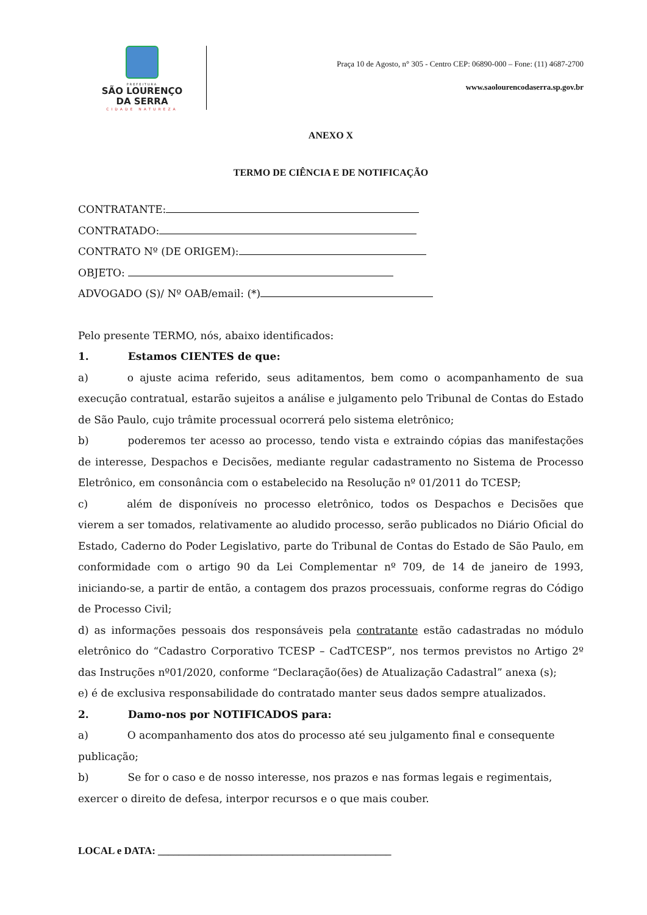PREFEITURA
SÃO LOURENÇO
DA SERRA
CIDADE NATUREZA
Praça 10 de Agosto, n° 305 - Centro CEP: 06890-000 – Fone: (11) 4687-2700
www.saolourencodaserra.sp.gov.br
ANEXO X
TERMO DE CIÊNCIA E DE NOTIFICAÇÃO
CONTRATANTE:
CONTRATADO:
CONTRATO Nº (DE ORIGEM):
OBJETO:
ADVOGADO (S)/ Nº OAB/email: (*)
Pelo presente TERMO, nós, abaixo identificados:
1. Estamos CIENTES de que:
a) o ajuste acima referido, seus aditamentos, bem como o acompanhamento de sua execução contratual, estarão sujeitos a análise e julgamento pelo Tribunal de Contas do Estado de São Paulo, cujo trâmite processual ocorrerá pelo sistema eletrônico;
b) poderemos ter acesso ao processo, tendo vista e extraindo cópias das manifestações de interesse, Despachos e Decisões, mediante regular cadastramento no Sistema de Processo Eletrônico, em consonância com o estabelecido na Resolução nº 01/2011 do TCESP;
c) além de disponíveis no processo eletrônico, todos os Despachos e Decisões que vierem a ser tomados, relativamente ao aludido processo, serão publicados no Diário Oficial do Estado, Caderno do Poder Legislativo, parte do Tribunal de Contas do Estado de São Paulo, em conformidade com o artigo 90 da Lei Complementar nº 709, de 14 de janeiro de 1993, iniciando-se, a partir de então, a contagem dos prazos processuais, conforme regras do Código de Processo Civil;
d) as informações pessoais dos responsáveis pela contratante estão cadastradas no módulo eletrônico do “Cadastro Corporativo TCESP – CadTCESP”, nos termos previstos no Artigo 2º das Instruções nº01/2020, conforme “Declaração(ões) de Atualização Cadastral” anexa (s);
e) é de exclusiva responsabilidade do contratado manter seus dados sempre atualizados.
2. Damo-nos por NOTIFICADOS para:
a) O acompanhamento dos atos do processo até seu julgamento final e consequente publicação;
b) Se for o caso e de nosso interesse, nos prazos e nas formas legais e regimentais, exercer o direito de defesa, interpor recursos e o que mais couber.
LOCAL e DATA: _____________________________________________